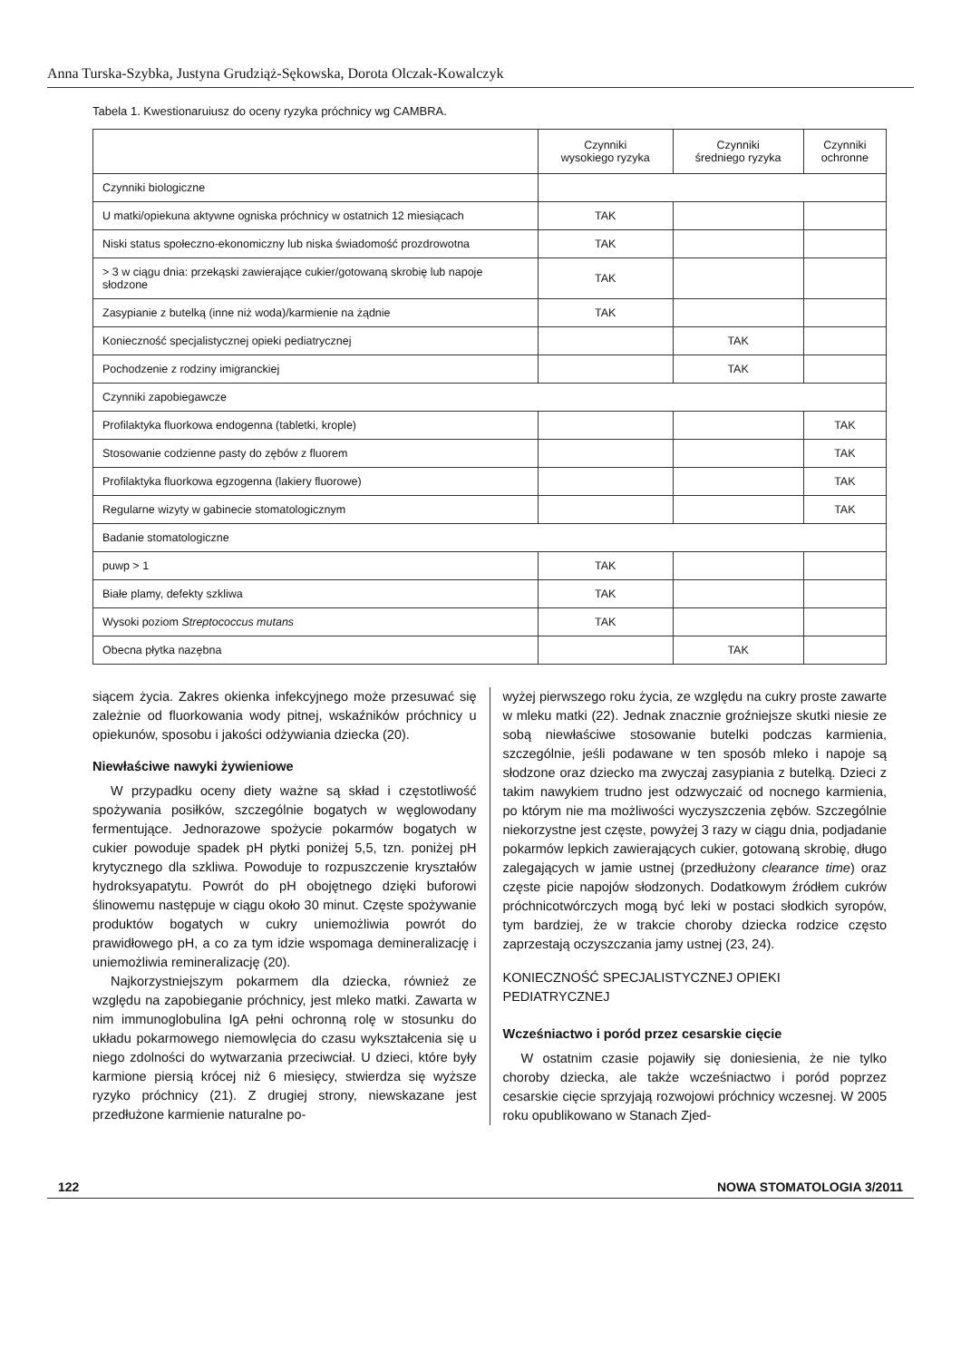Anna Turska-Szybka, Justyna Grudziąż-Sękowska, Dorota Olczak-Kowalczyk
Tabela 1. Kwestionaruiusz do oceny ryzyka próchnicy wg CAMBRA.
| | Czynniki wysokiego ryzyka | Czynniki średniego ryzyka | Czynniki ochronne |
| --- | --- | --- | --- |
| Czynniki biologiczne | | | |
| U matki/opiekuna aktywne ogniska próchnicy w ostatnich 12 miesiącach | TAK | | |
| Niski status społeczno-ekonomiczny lub niska świadomość prozdrowotna | TAK | | |
| > 3 w ciągu dnia: przekąski zawierające cukier/gotowaną skrobię lub napoje słodzone | TAK | | |
| Zasypianie z butelką (inne niż woda)/karmienie na żądnie | TAK | | |
| Konieczność specjalistycznej opieki pediatrycznej | | TAK | |
| Pochodzenie z rodziny imigranckiej | | TAK | |
| Czynniki zapobiegawcze | | | |
| Profilaktyka fluorkowa endogenna (tabletki, krople) | | | TAK |
| Stosowanie codzienne pasty do zębów z fluorem | | | TAK |
| Profilaktyka fluorkowa egzogenna (lakiery fluorowe) | | | TAK |
| Regularne wizyty w gabinecie stomatologicznym | | | TAK |
| Badanie stomatologiczne | | | |
| puwp > 1 | TAK | | |
| Białe plamy, defekty szkliwa | TAK | | |
| Wysoki poziom Streptococcus mutans | TAK | | |
| Obecna płytka nazębna | | TAK | |
siącem życia. Zakres okienka infekcyjnego może przesuwać się zależnie od fluorkowania wody pitnej, wskaźników próchnicy u opiekunów, sposobu i jakości odżywiania dziecka (20).
Niewłaściwe nawyki żywieniowe
W przypadku oceny diety ważne są skład i częstotliwość spożywania posiłków, szczególnie bogatych w węglowodany fermentujące. Jednorazowe spożycie pokarmów bogatych w cukier powoduje spadek pH płytki poniżej 5,5, tzn. poniżej pH krytycznego dla szkliwa. Powoduje to rozpuszczenie kryształów hydroksyapatytu. Powrót do pH obojętnego dzięki buforowi ślinowemu następuje w ciągu około 30 minut. Częste spożywanie produktów bogatych w cukry uniemożliwia powrót do prawidłowego pH, a co za tym idzie wspomaga demineralizację i uniemożliwia remineralizację (20).
Najkorzystniejszym pokarmem dla dziecka, również ze względu na zapobieganie próchnicy, jest mleko matki. Zawarta w nim immunoglobulina IgA pełni ochronną rolę w stosunku do układu pokarmowego niemowlęcia do czasu wykształcenia się u niego zdolności do wytwarzania przeciwciał. U dzieci, które były karmione piersią krócej niż 6 miesięcy, stwierdza się wyższe ryzyko próchnicy (21). Z drugiej strony, niewskazane jest przedłużone karmienie naturalne po-
wyżej pierwszego roku życia, ze względu na cukry proste zawarte w mleku matki (22). Jednak znacznie groźniejsze skutki niesie ze sobą niewłaściwe stosowanie butelki podczas karmienia, szczególnie, jeśli podawane w ten sposób mleko i napoje są słodzone oraz dziecko ma zwyczaj zasypiania z butelką. Dzieci z takim nawykiem trudno jest odzwyczaić od nocnego karmienia, po którym nie ma możliwości wyczyszczenia zębów. Szczególnie niekorzystne jest częste, powyżej 3 razy w ciągu dnia, podjadanie pokarmów lepkich zawierających cukier, gotowaną skrobię, długo zalegających w jamie ustnej (przedłużony clearance time) oraz częste picie napojów słodzonych. Dodatkowym źródłem cukrów próchnicotwórczych mogą być leki w postaci słodkich syropów, tym bardziej, że w trakcie choroby dziecka rodzice często zaprzestają oczyszczania jamy ustnej (23, 24).
KONIECZNOŚĆ SPECJALISTYCZNEJ OPIEKI
PEDIATRYCZNEJ
Wcześniactwo i poród przez cesarskie cięcie
W ostatnim czasie pojawiły się doniesienia, że nie tylko choroby dziecka, ale także wcześniactwo i poród poprzez cesarskie cięcie sprzyjają rozwojowi próchnicy wczesnej. W 2005 roku opublikowano w Stanach Zjed-
122 NOWA STOMATOLOGIA 3/2011